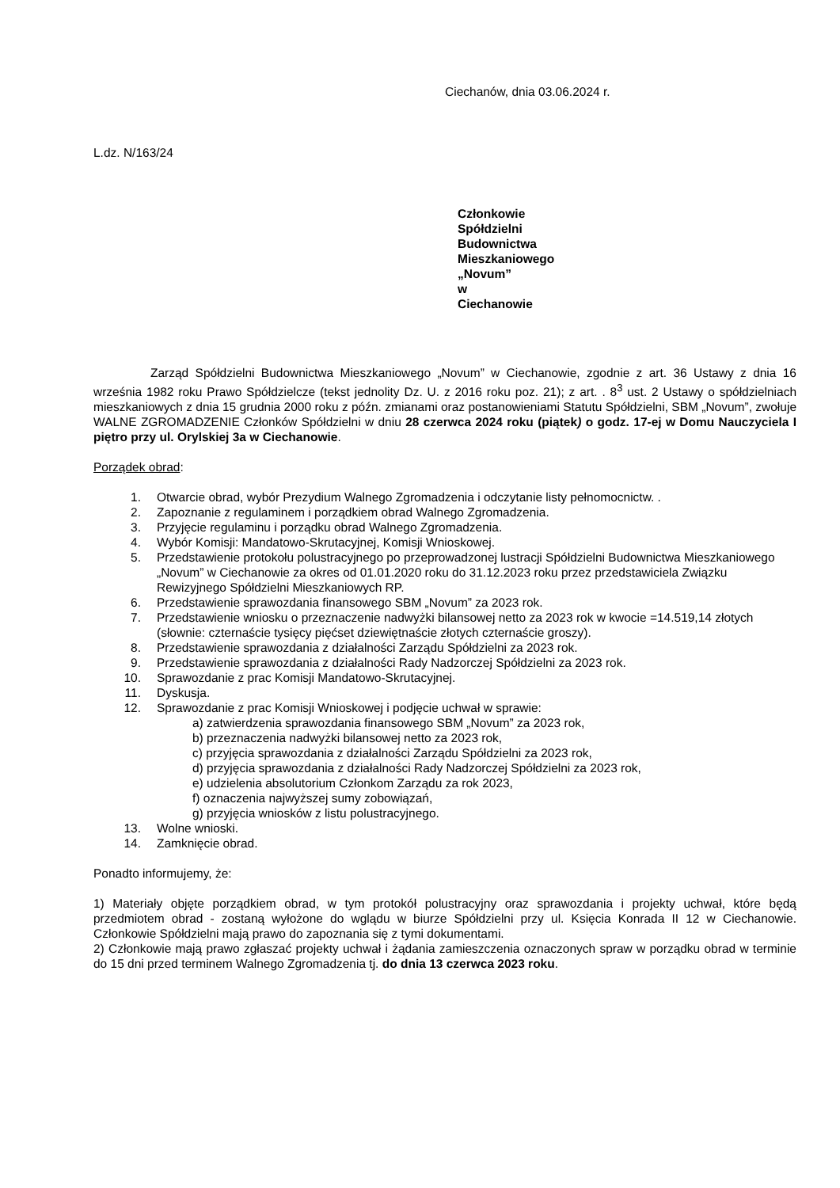Ciechanów, dnia 03.06.2024 r.
L.dz. N/163/24
Członkowie
Spółdzielni Budownictwa Mieszkaniowego „Novum”
w Ciechanowie
Zarząd Spółdzielni Budownictwa Mieszkaniowego „Novum” w Ciechanowie, zgodnie z art. 36 Ustawy z dnia 16 września 1982 roku Prawo Spółdzielcze (tekst jednolity Dz. U. z 2016 roku poz. 21); z art. . 8<sup>3</sup> ust. 2 Ustawy o spółdzielniach mieszkaniowych z dnia 15 grudnia 2000 roku z późn. zmianami oraz postanowieniami Statutu Spółdzielni, SBM „Novum”, zwołuje WALNE ZGROMADZENIE Członków Spółdzielni w dniu 28 czerwca 2024 roku (piątek) o godz. 17-ej w Domu Nauczyciela I piętro przy ul. Orylskiej 3a w Ciechanowie.
Porządek obrad:
1. Otwarcie obrad, wybór Prezydium Walnego Zgromadzenia i odczytanie listy pełnomocnictw. .
2. Zapoznanie z regulaminem i porządkiem obrad Walnego Zgromadzenia.
3. Przyjęcie regulaminu i porządku obrad Walnego Zgromadzenia.
4. Wybór Komisji: Mandatowo-Skrutacyjnej, Komisji Wnioskowej.
5. Przedstawienie protokołu polustracyjnego po przeprowadzonej lustracji Spółdzielni Budownictwa Mieszkaniowego „Novum” w Ciechanowie za okres od 01.01.2020 roku do 31.12.2023 roku przez przedstawiciela Związku Rewizyjnego Spółdzielni Mieszkaniowych RP.
6. Przedstawienie sprawozdania finansowego SBM „Novum” za 2023 rok.
7. Przedstawienie wniosku o przeznaczenie nadwyżki bilansowej netto za 2023 rok w kwocie =14.519,14 złotych (słownie: czternaście tysięcy pięćset dziewiętnaście złotych czternaście groszy).
8. Przedstawienie sprawozdania z działalności Zarządu Spółdzielni za 2023 rok.
9. Przedstawienie sprawozdania z działalności Rady Nadzorczej Spółdzielni za 2023 rok.
10. Sprawozdanie z prac Komisji Mandatowo-Skrutacyjnej.
11. Dyskusja.
12. Sprawozdanie z prac Komisji Wnioskowej i podjęcie uchwał w sprawie:
a) zatwierdzenia sprawozdania finansowego SBM „Novum” za 2023 rok,
b) przeznaczenia nadwyżki bilansowej netto za 2023 rok,
c) przyjęcia sprawozdania z działalności Zarządu Spółdzielni za 2023 rok,
d) przyjęcia sprawozdania z działalności Rady Nadzorczej Spółdzielni za 2023 rok,
e) udzielenia absolutorium Członkom Zarządu za rok 2023,
f) oznaczenia najwyższej sumy zobowiązań,
g) przyjęcia wniosków z listu polustracyjnego.
13. Wolne wnioski.
14. Zamknięcie obrad.
Ponadto informujemy, że:
1) Materiały objęte porządkiem obrad, w tym protokół polustracyjny oraz sprawozdania i projekty uchwał, które będą przedmiotem obrad - zostaną wyłożone do wglądu w biurze Spółdzielni przy ul. Księcia Konrada II 12 w Ciechanowie. Członkowie Spółdzielni mają prawo do zapoznania się z tymi dokumentami.
2) Członkowie mają prawo zgłaszać projekty uchwał i żądania zamieszczenia oznaczonych spraw w porządku obrad w terminie do 15 dni przed terminem Walnego Zgromadzenia tj. do dnia 13 czerwca 2023 roku.